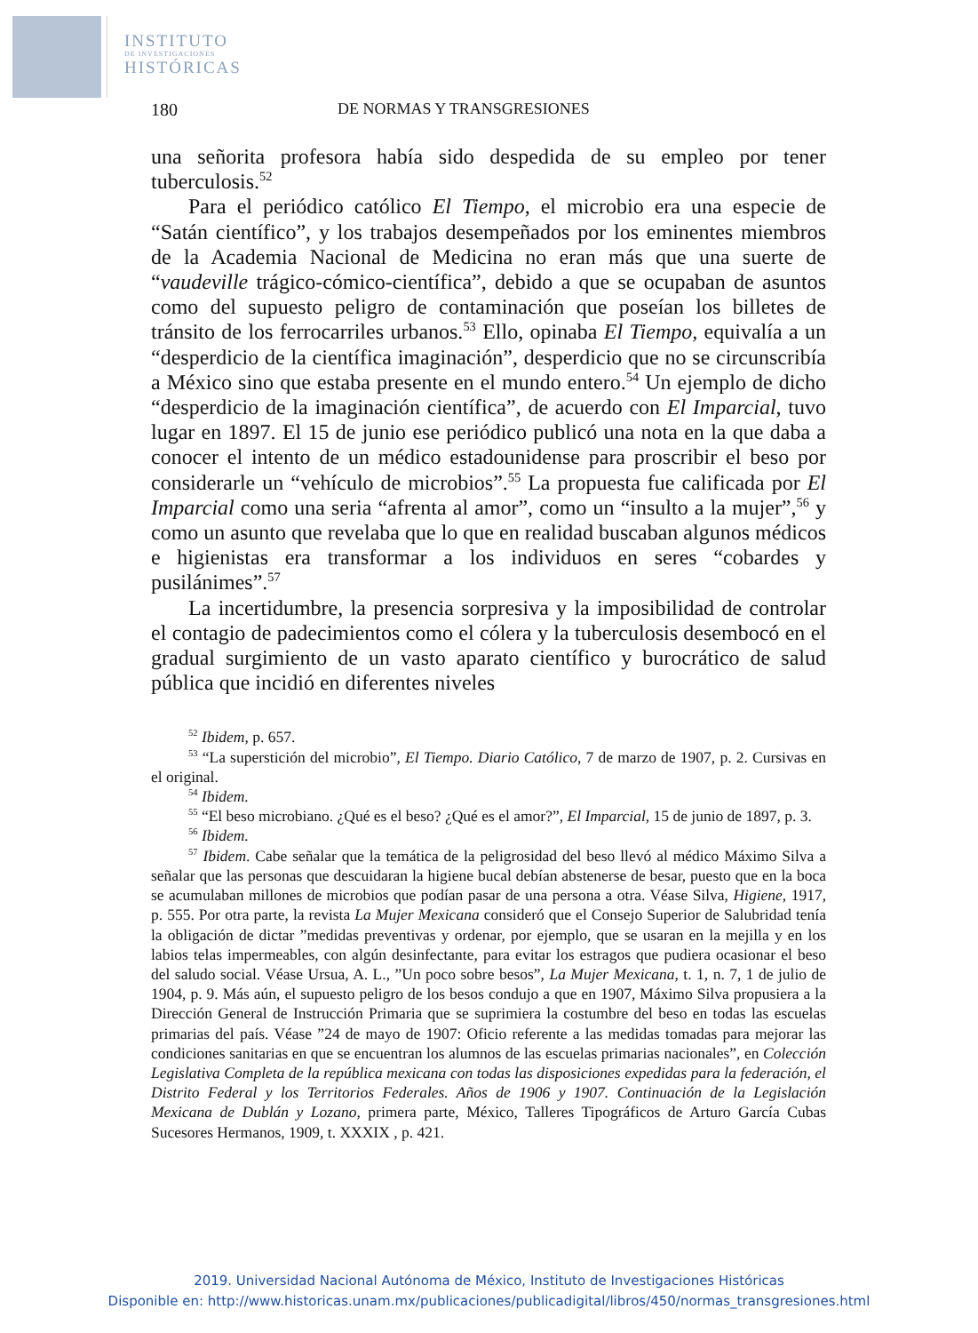INSTITUTO
DE INVESTIGACIONES
HISTÓRICAS
180 DE NORMAS Y TRANSGRESIONES
una señorita profesora había sido despedida de su empleo por tener tuberculosis.<sup>52</sup>
Para el periódico católico El Tiempo, el microbio era una especie de “Satán científico”, y los trabajos desempeñados por los eminentes miembros de la Academia Nacional de Medicina no eran más que una suerte de “vaudeville trágico-cómico-científica”, debido a que se ocupaban de asuntos como del supuesto peligro de contaminación que poseían los billetes de tránsito de los ferrocarriles urbanos.<sup>53</sup> Ello, opinaba El Tiempo, equivalía a un “desperdicio de la científica imaginación”, desperdicio que no se circunscribía a México sino que estaba presente en el mundo entero.<sup>54</sup> Un ejemplo de dicho “desperdicio de la imaginación científica”, de acuerdo con El Imparcial, tuvo lugar en 1897. El 15 de junio ese periódico publicó una nota en la que daba a conocer el intento de un médico estadounidense para proscribir el beso por considerarle un “vehículo de microbios”.<sup>55</sup> La propuesta fue calificada por El Imparcial como una seria “afrenta al amor”, como un “insulto a la mujer”,<sup>56</sup> y como un asunto que revelaba que lo que en realidad buscaban algunos médicos e higienistas era transformar a los individuos en seres “cobardes y pusilánimes”.<sup>57</sup>
La incertidumbre, la presencia sorpresiva y la imposibilidad de controlar el contagio de padecimientos como el cólera y la tuberculosis desembocó en el gradual surgimiento de un vasto aparato científico y burocrático de salud pública que incidió en diferentes niveles
<sup>52</sup> Ibidem, p. 657.
<sup>53</sup> “La superstición del microbio”, El Tiempo. Diario Católico, 7 de marzo de 1907, p. 2. Cursivas en el original.
<sup>54</sup> Ibidem.
<sup>55</sup> “El beso microbiano. ¿Qué es el beso? ¿Qué es el amor?”, El Imparcial, 15 de junio de 1897, p. 3.
<sup>56</sup> Ibidem.
<sup>57</sup> Ibidem. Cabe señalar que la temática de la peligrosidad del beso llevó al médico Máximo Silva a señalar que las personas que descuidaran la higiene bucal debían abstenerse de besar, puesto que en la boca se acumulaban millones de microbios que podían pasar de una persona a otra. Véase Silva, Higiene, 1917, p. 555. Por otra parte, la revista La Mujer Mexicana consideró que el Consejo Superior de Salubridad tenía la obligación de dictar ”medidas preventivas y ordenar, por ejemplo, que se usaran en la mejilla y en los labios telas impermeables, con algún desinfectante, para evitar los estragos que pudiera ocasionar el beso del saludo social. Véase Ursua, A. L., ”Un poco sobre besos”, La Mujer Mexicana, t. 1, n. 7, 1 de julio de 1904, p. 9. Más aún, el supuesto peligro de los besos condujo a que en 1907, Máximo Silva propusiera a la Dirección General de Instrucción Primaria que se suprimiera la costumbre del beso en todas las escuelas primarias del país. Véase ”24 de mayo de 1907: Oficio referente a las medidas tomadas para mejorar las condiciones sanitarias en que se encuentran los alumnos de las escuelas primarias nacionales”, en Colección Legislativa Completa de la república mexicana con todas las disposiciones expedidas para la federación, el Distrito Federal y los Territorios Federales. Años de 1906 y 1907. Continuación de la Legislación Mexicana de Dublán y Lozano, primera parte, México, Talleres Tipográficos de Arturo García Cubas Sucesores Hermanos, 1909, t. XXXIX , p. 421.
2019. Universidad Nacional Autónoma de México, Instituto de Investigaciones Históricas
Disponible en: http://www.historicas.unam.mx/publicaciones/publicadigital/libros/450/normas_transgresiones.html